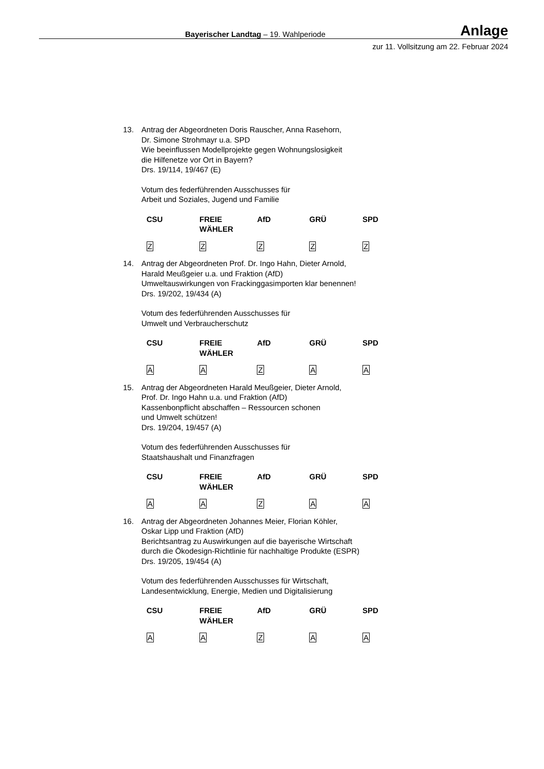Bayerischer Landtag – 19. Wahlperiode Anlage
zur 11. Vollsitzung am 22. Februar 2024
13. Antrag der Abgeordneten Doris Rauscher, Anna Rasehorn,
Dr. Simone Strohmayr u.a. SPD
Wie beeinflussen Modellprojekte gegen Wohnungslosigkeit
die Hilfenetze vor Ort in Bayern?
Drs. 19/114, 19/467 (E)
Votum des federführenden Ausschusses für
Arbeit und Soziales, Jugend und Familie
| CSU | FREIE WÄHLER | AfD | GRÜ | SPD |
| Z | Z | Z | Z | Z |
14. Antrag der Abgeordneten Prof. Dr. Ingo Hahn, Dieter Arnold,
Harald Meußgeier u.a. und Fraktion (AfD)
Umweltauswirkungen von Frackinggasimporten klar benennen!
Drs. 19/202, 19/434 (A)
Votum des federführenden Ausschusses für
Umwelt und Verbraucherschutz
| CSU | FREIE WÄHLER | AfD | GRÜ | SPD |
| A | A | Z | A | A |
15. Antrag der Abgeordneten Harald Meußgeier, Dieter Arnold,
Prof. Dr. Ingo Hahn u.a. und Fraktion (AfD)
Kassenbonpflicht abschaffen – Ressourcen schonen
und Umwelt schützen!
Drs. 19/204, 19/457 (A)
Votum des federführenden Ausschusses für
Staatshaushalt und Finanzfragen
| CSU | FREIE WÄHLER | AfD | GRÜ | SPD |
| A | A | Z | A | A |
16. Antrag der Abgeordneten Johannes Meier, Florian Köhler,
Oskar Lipp und Fraktion (AfD)
Berichtsantrag zu Auswirkungen auf die bayerische Wirtschaft
durch die Ökodesign-Richtlinie für nachhaltige Produkte (ESPR)
Drs. 19/205, 19/454 (A)
Votum des federführenden Ausschusses für Wirtschaft,
Landesentwicklung, Energie, Medien und Digitalisierung
| CSU | FREIE WÄHLER | AfD | GRÜ | SPD |
| A | A | Z | A | A |